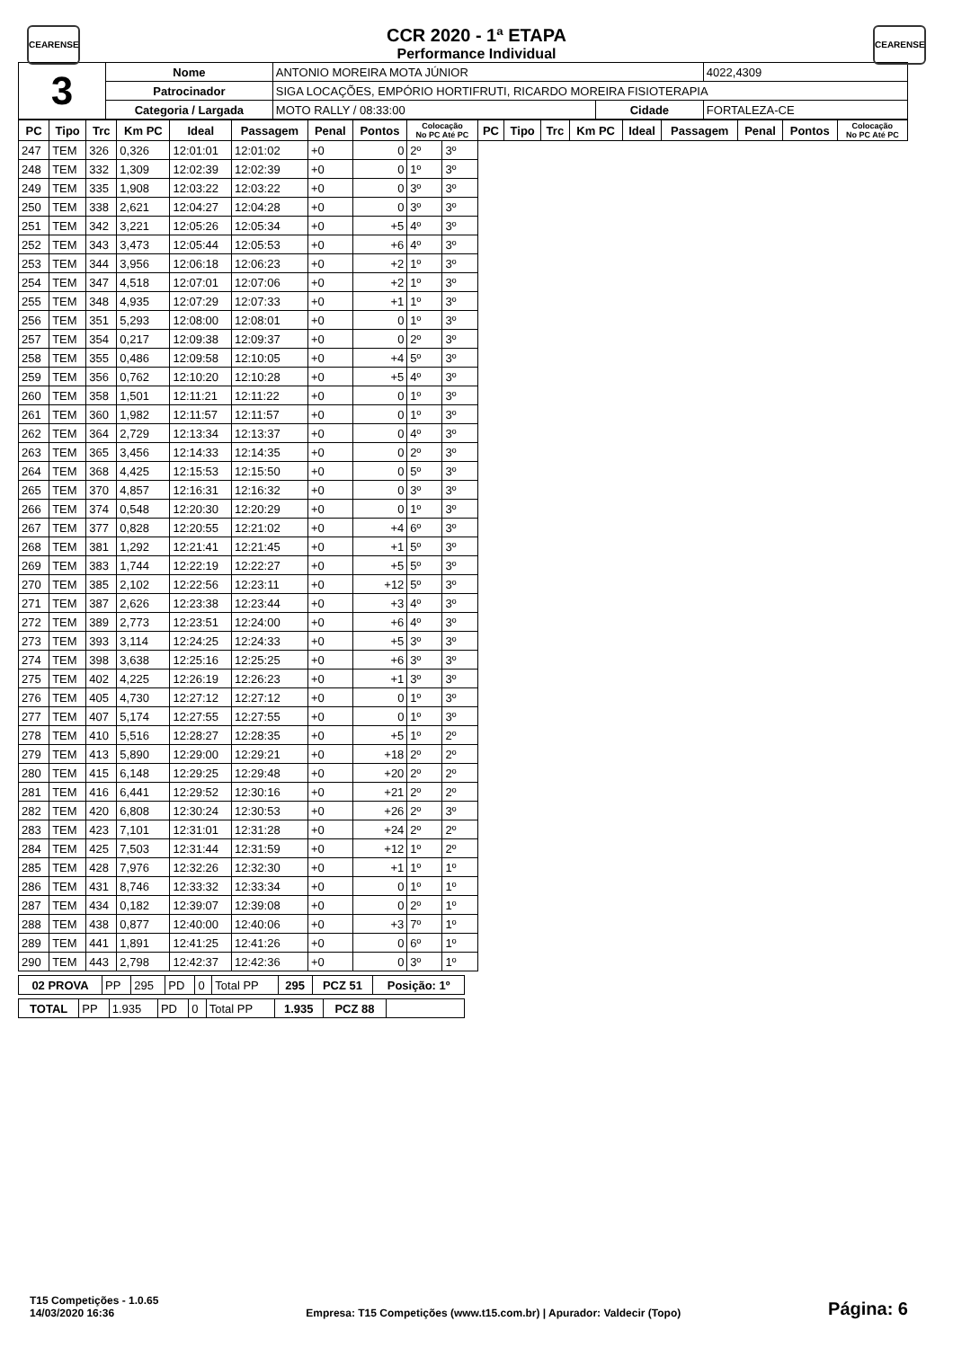CEARENSE CEARENSE
CCR 2020 - 1ª ETAPA
Performance Individual
| 3 | Nome | ANTONIO MOREIRA MOTA JÚNIOR | | 4022,4309 |
| | Patrocinador | SIGA LOCAÇÕES, EMPÓRIO HORTIFRUTI, RICARDO MOREIRA FISIOTERAPIA | | |
| | Categoria / Largada | MOTO RALLY / 08:33:00 | Cidade | FORTALEZA-CE |
| PC | Tipo | Trc | Km PC | Ideal | Passagem | Penal | Pontos | Colocação No PC Até PC | | PC | Tipo | Trc | Km PC | Ideal | Passagem | Penal | Pontos | Colocação No PC Até PC |
| --- | --- | --- | --- | --- | --- | --- | --- | --- | --- | --- | --- | --- | --- | --- | --- | --- | --- | --- |
| 247 | TEM | 326 | 0,326 | 12:01:01 | 12:01:02 | +0 | 0 | 2º | 3º | | | | | | | | | |
| 248 | TEM | 332 | 1,309 | 12:02:39 | 12:02:39 | +0 | 0 | 1º | 3º | | | | | | | | | |
| 249 | TEM | 335 | 1,908 | 12:03:22 | 12:03:22 | +0 | 0 | 3º | 3º | | | | | | | | | |
| 250 | TEM | 338 | 2,621 | 12:04:27 | 12:04:28 | +0 | 0 | 3º | 3º | | | | | | | | | |
| 251 | TEM | 342 | 3,221 | 12:05:26 | 12:05:34 | +0 | +5 | 4º | 3º | | | | | | | | | |
| 252 | TEM | 343 | 3,473 | 12:05:44 | 12:05:53 | +0 | +6 | 4º | 3º | | | | | | | | | |
| 253 | TEM | 344 | 3,956 | 12:06:18 | 12:06:23 | +0 | +2 | 1º | 3º | | | | | | | | | |
| 254 | TEM | 347 | 4,518 | 12:07:01 | 12:07:06 | +0 | +2 | 1º | 3º | | | | | | | | | |
| 255 | TEM | 348 | 4,935 | 12:07:29 | 12:07:33 | +0 | +1 | 1º | 3º | | | | | | | | | |
| 256 | TEM | 351 | 5,293 | 12:08:00 | 12:08:01 | +0 | 0 | 1º | 3º | | | | | | | | | |
| 257 | TEM | 354 | 0,217 | 12:09:38 | 12:09:37 | +0 | 0 | 2º | 3º | | | | | | | | | |
| 258 | TEM | 355 | 0,486 | 12:09:58 | 12:10:05 | +0 | +4 | 5º | 3º | | | | | | | | | |
| 259 | TEM | 356 | 0,762 | 12:10:20 | 12:10:28 | +0 | +5 | 4º | 3º | | | | | | | | | |
| 260 | TEM | 358 | 1,501 | 12:11:21 | 12:11:22 | +0 | 0 | 1º | 3º | | | | | | | | | |
| 261 | TEM | 360 | 1,982 | 12:11:57 | 12:11:57 | +0 | 0 | 1º | 3º | | | | | | | | | |
| 262 | TEM | 364 | 2,729 | 12:13:34 | 12:13:37 | +0 | 0 | 4º | 3º | | | | | | | | | |
| 263 | TEM | 365 | 3,456 | 12:14:33 | 12:14:35 | +0 | 0 | 2º | 3º | | | | | | | | | |
| 264 | TEM | 368 | 4,425 | 12:15:53 | 12:15:50 | +0 | 0 | 5º | 3º | | | | | | | | | |
| 265 | TEM | 370 | 4,857 | 12:16:31 | 12:16:32 | +0 | 0 | 3º | 3º | | | | | | | | | |
| 266 | TEM | 374 | 0,548 | 12:20:30 | 12:20:29 | +0 | 0 | 1º | 3º | | | | | | | | | |
| 267 | TEM | 377 | 0,828 | 12:20:55 | 12:21:02 | +0 | +4 | 6º | 3º | | | | | | | | | |
| 268 | TEM | 381 | 1,292 | 12:21:41 | 12:21:45 | +0 | +1 | 5º | 3º | | | | | | | | | |
| 269 | TEM | 383 | 1,744 | 12:22:19 | 12:22:27 | +0 | +5 | 5º | 3º | | | | | | | | | |
| 270 | TEM | 385 | 2,102 | 12:22:56 | 12:23:11 | +0 | +12 | 5º | 3º | | | | | | | | | |
| 271 | TEM | 387 | 2,626 | 12:23:38 | 12:23:44 | +0 | +3 | 4º | 3º | | | | | | | | | |
| 272 | TEM | 389 | 2,773 | 12:23:51 | 12:24:00 | +0 | +6 | 4º | 3º | | | | | | | | | |
| 273 | TEM | 393 | 3,114 | 12:24:25 | 12:24:33 | +0 | +5 | 3º | 3º | | | | | | | | | |
| 274 | TEM | 398 | 3,638 | 12:25:16 | 12:25:25 | +0 | +6 | 3º | 3º | | | | | | | | | |
| 275 | TEM | 402 | 4,225 | 12:26:19 | 12:26:23 | +0 | +1 | 3º | 3º | | | | | | | | | |
| 276 | TEM | 405 | 4,730 | 12:27:12 | 12:27:12 | +0 | 0 | 1º | 3º | | | | | | | | | |
| 277 | TEM | 407 | 5,174 | 12:27:55 | 12:27:55 | +0 | 0 | 1º | 3º | | | | | | | | | |
| 278 | TEM | 410 | 5,516 | 12:28:27 | 12:28:35 | +0 | +5 | 1º | 2º | | | | | | | | | |
| 279 | TEM | 413 | 5,890 | 12:29:00 | 12:29:21 | +0 | +18 | 2º | 2º | | | | | | | | | |
| 280 | TEM | 415 | 6,148 | 12:29:25 | 12:29:48 | +0 | +20 | 2º | 2º | | | | | | | | | |
| 281 | TEM | 416 | 6,441 | 12:29:52 | 12:30:16 | +0 | +21 | 2º | 2º | | | | | | | | | |
| 282 | TEM | 420 | 6,808 | 12:30:24 | 12:30:53 | +0 | +26 | 2º | 3º | | | | | | | | | |
| 283 | TEM | 423 | 7,101 | 12:31:01 | 12:31:28 | +0 | +24 | 2º | 2º | | | | | | | | | |
| 284 | TEM | 425 | 7,503 | 12:31:44 | 12:31:59 | +0 | +12 | 1º | 2º | | | | | | | | | |
| 285 | TEM | 428 | 7,976 | 12:32:26 | 12:32:30 | +0 | +1 | 1º | 1º | | | | | | | | | |
| 286 | TEM | 431 | 8,746 | 12:33:32 | 12:33:34 | +0 | 0 | 1º | 1º | | | | | | | | | |
| 287 | TEM | 434 | 0,182 | 12:39:07 | 12:39:08 | +0 | 0 | 2º | 1º | | | | | | | | | |
| 288 | TEM | 438 | 0,877 | 12:40:00 | 12:40:06 | +0 | +3 | 7º | 1º | | | | | | | | | |
| 289 | TEM | 441 | 1,891 | 12:41:25 | 12:41:26 | +0 | 0 | 6º | 1º | | | | | | | | | |
| 290 | TEM | 443 | 2,798 | 12:42:37 | 12:42:36 | +0 | 0 | 3º | 1º | | | | | | | | | |
| 02 PROVA | PP | 295 | PD | 0 | Total PP | 295 | PCZ 51 | Posição: 1º |
| TOTAL | PP | 1.935 | PD | 0 | Total PP | 1.935 | PCZ 88 | |
T15 Competições - 1.0.65
14/03/2020 16:36
Empresa: T15 Competições (www.t15.com.br) | Apurador: Valdecir (Topo)
Página: 6